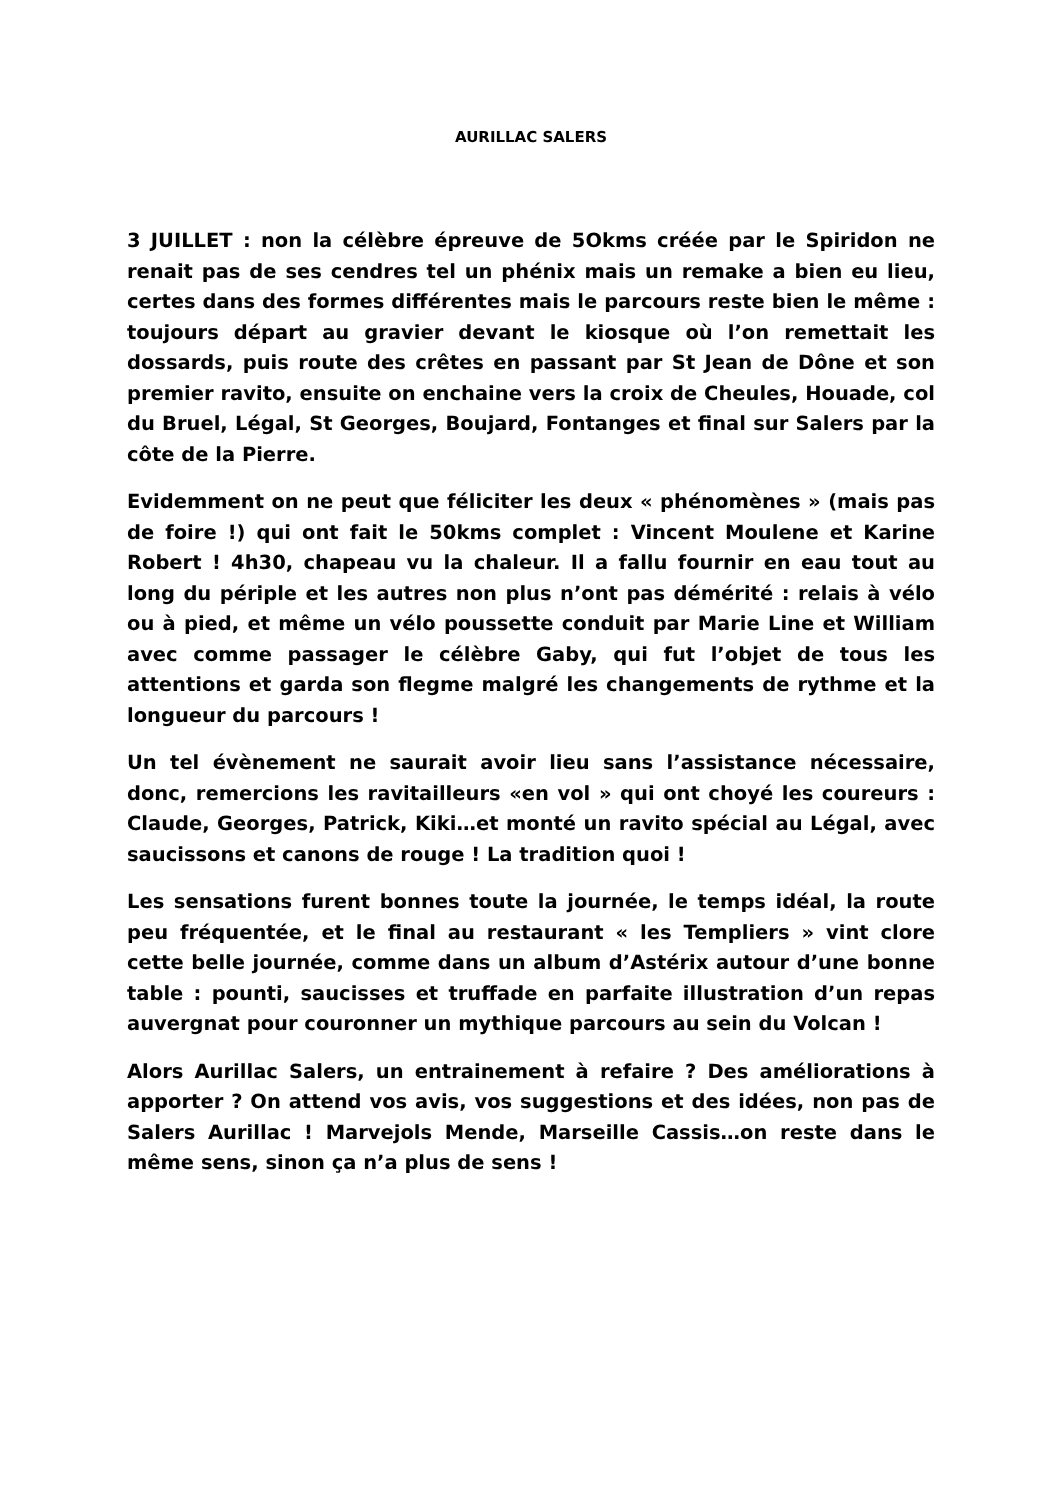AURILLAC SALERS
3 JUILLET : non la célèbre épreuve de 5Okms créée par le Spiridon ne renait pas de ses cendres tel un phénix mais un remake a bien eu lieu, certes dans des formes différentes mais le parcours reste bien le même : toujours départ au gravier devant le kiosque où l’on remettait les dossards, puis route des crêtes en passant par St Jean de Dône et son premier ravito, ensuite on enchaine vers la croix de Cheules, Houade, col du Bruel, Légal, St Georges, Boujard, Fontanges et final sur Salers par la côte de la Pierre.
Evidemment on ne peut que féliciter les deux « phénomènes » (mais pas de foire !) qui ont fait le 50kms complet : Vincent Moulene et Karine Robert ! 4h30, chapeau vu la chaleur. Il a fallu fournir en eau tout au long du périple et les autres non plus n’ont pas démérité : relais à vélo ou à pied, et même un vélo poussette conduit par Marie Line et William avec comme passager le célèbre Gaby, qui fut l’objet de tous les attentions et garda son flegme malgré les changements de rythme et la longueur du parcours !
Un tel évènement ne saurait avoir lieu sans l’assistance nécessaire, donc, remercions les ravitailleurs «en vol » qui ont choyé les coureurs : Claude, Georges, Patrick, Kiki…et monté un ravito spécial au Légal, avec saucissons et canons de rouge ! La tradition quoi !
Les sensations furent bonnes toute la journée, le temps idéal, la route peu fréquentée, et le final au restaurant « les Templiers » vint clore cette belle journée, comme dans un album d’Astérix autour d’une bonne table : pounti, saucisses et truffade en parfaite illustration d’un repas auvergnat pour couronner un mythique parcours au sein du Volcan !
Alors Aurillac Salers, un entrainement à refaire ? Des améliorations à apporter ? On attend vos avis, vos suggestions et des idées, non pas de Salers Aurillac ! Marvejols Mende, Marseille Cassis…on reste dans le même sens, sinon ça n’a plus de sens !